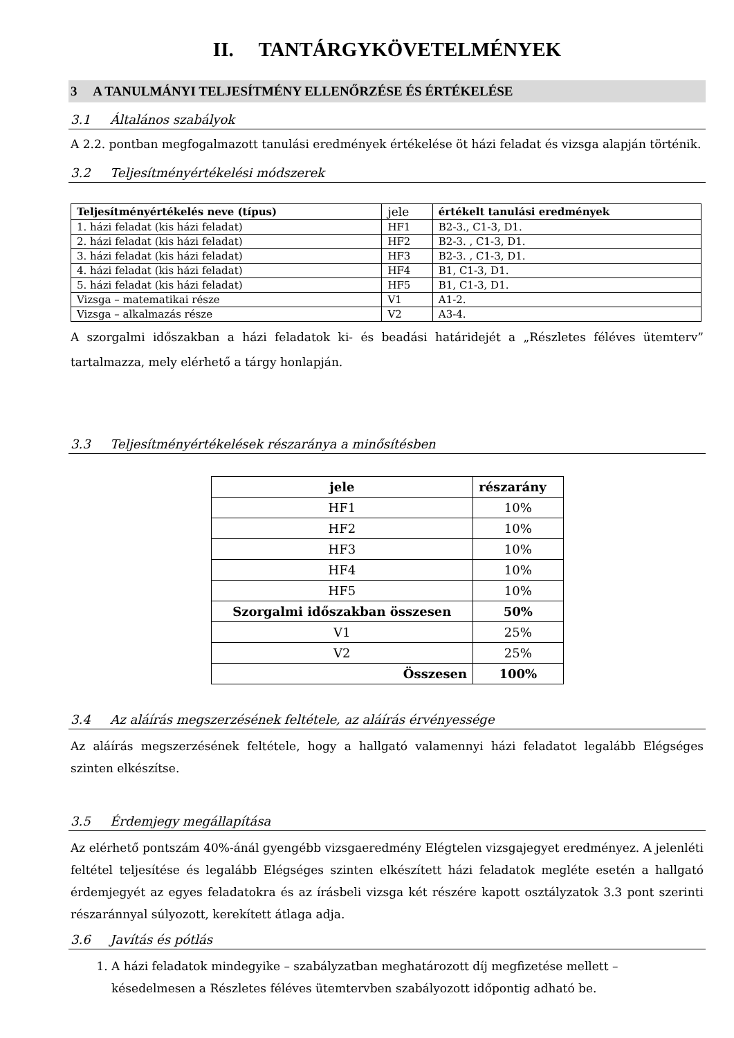II. TANTÁRGYKÖVETELMÉNYEK
3 A TANULMÁNYI TELJESÍTMÉNY ELLENŐRZÉSE ÉS ÉRTÉKELÉSE
3.1 Általános szabályok
A 2.2. pontban megfogalmazott tanulási eredmények értékelése öt házi feladat és vizsga alapján történik.
3.2 Teljesítményértékelési módszerek
| Teljesítményértékelés neve (típus) | jele | értékelt tanulási eredmények |
| --- | --- | --- |
| 1. házi feladat (kis házi feladat) | HF1 | B2-3., C1-3, D1. |
| 2. házi feladat (kis házi feladat) | HF2 | B2-3. , C1-3, D1. |
| 3. házi feladat (kis házi feladat) | HF3 | B2-3. , C1-3, D1. |
| 4. házi feladat (kis házi feladat) | HF4 | B1, C1-3, D1. |
| 5. házi feladat (kis házi feladat) | HF5 | B1, C1-3, D1. |
| Vizsga – matematikai része | V1 | A1-2. |
| Vizsga – alkalmazás része | V2 | A3-4. |
A szorgalmi időszakban a házi feladatok ki- és beadási határidejét a „Részletes féléves ütemterv” tartalmazza, mely elérhető a tárgy honlapján.
3.3 Teljesítményértékelések részaránya a minősítésben
| jele | részarány |
| --- | --- |
| HF1 | 10% |
| HF2 | 10% |
| HF3 | 10% |
| HF4 | 10% |
| HF5 | 10% |
| Szorgalmi időszakban összesen | 50% |
| V1 | 25% |
| V2 | 25% |
| Összesen | 100% |
3.4 Az aláírás megszerzésének feltétele, az aláírás érvényessége
Az aláírás megszerzésének feltétele, hogy a hallgató valamennyi házi feladatot legalább Elégséges szinten elkészítse.
3.5 Érdemjegy megállapítása
Az elérhető pontszám 40%-ánál gyengébb vizsgaeredmény Elégtelen vizsgajegyet eredményez. A jelenléti feltétel teljesítése és legalább Elégséges szinten elkészített házi feladatok megléte esetén a hallgató érdemjegyét az egyes feladatokra és az írásbeli vizsga két részére kapott osztályzatok 3.3 pont szerinti részaránnyal súlyozott, kerekített átlaga adja.
3.6 Javítás és pótlás
1. A házi feladatok mindegyike – szabályzatban meghatározott díj megfizetése mellett – késedelmesen a Részletes féléves ütemtervben szabályozott időpontig adható be.